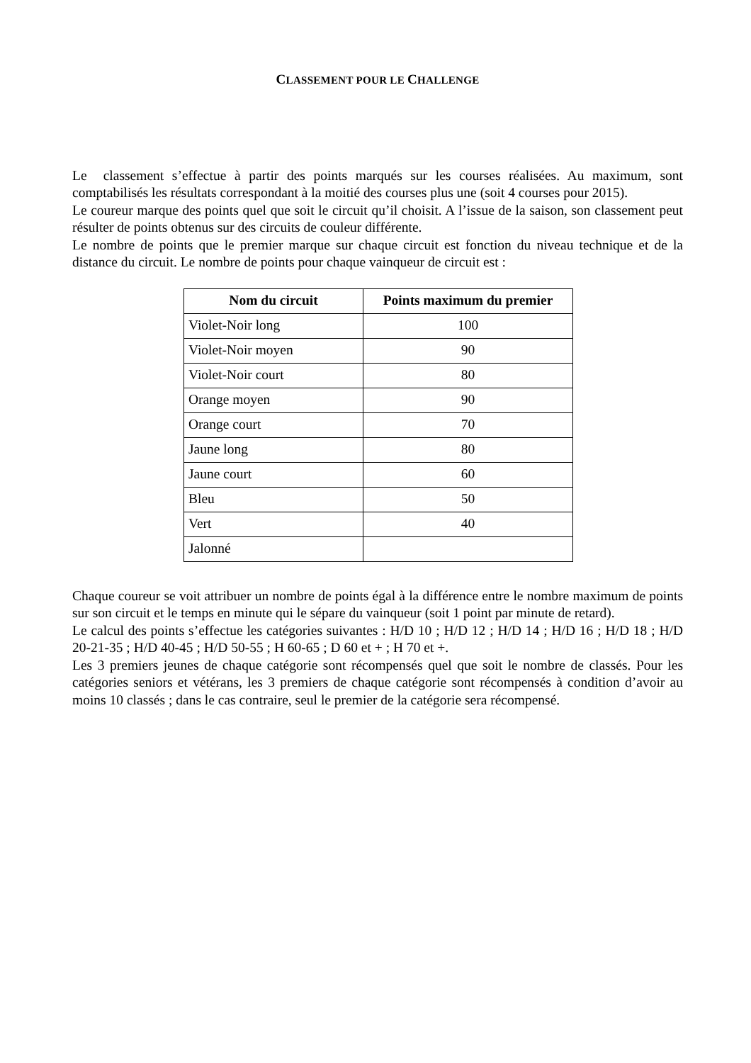CLASSEMENT POUR LE CHALLENGE
Le classement s’effectue à partir des points marqués sur les courses réalisées. Au maximum, sont comptabilisés les résultats correspondant à la moitié des courses plus une (soit 4 courses pour 2015).
Le coureur marque des points quel que soit le circuit qu’il choisit. A l’issue de la saison, son classement peut résulter de points obtenus sur des circuits de couleur différente.
Le nombre de points que le premier marque sur chaque circuit est fonction du niveau technique et de la distance du circuit. Le nombre de points pour chaque vainqueur de circuit est :
| Nom du circuit | Points maximum du premier |
| --- | --- |
| Violet-Noir long | 100 |
| Violet-Noir moyen | 90 |
| Violet-Noir court | 80 |
| Orange moyen | 90 |
| Orange court | 70 |
| Jaune long | 80 |
| Jaune court | 60 |
| Bleu | 50 |
| Vert | 40 |
| Jalonné | |
Chaque coureur se voit attribuer un nombre de points égal à la différence entre le nombre maximum de points sur son circuit et le temps en minute qui le sépare du vainqueur (soit 1 point par minute de retard).
Le calcul des points s’effectue les catégories suivantes : H/D 10 ; H/D 12 ; H/D 14 ; H/D 16 ; H/D 18 ; H/D 20-21-35 ; H/D 40-45 ; H/D 50-55 ; H 60-65 ; D 60 et + ; H 70 et +.
Les 3 premiers jeunes de chaque catégorie sont récompensés quel que soit le nombre de classés. Pour les catégories seniors et vétérans, les 3 premiers de chaque catégorie sont récompensés à condition d’avoir au moins 10 classés ; dans le cas contraire, seul le premier de la catégorie sera récompensé.